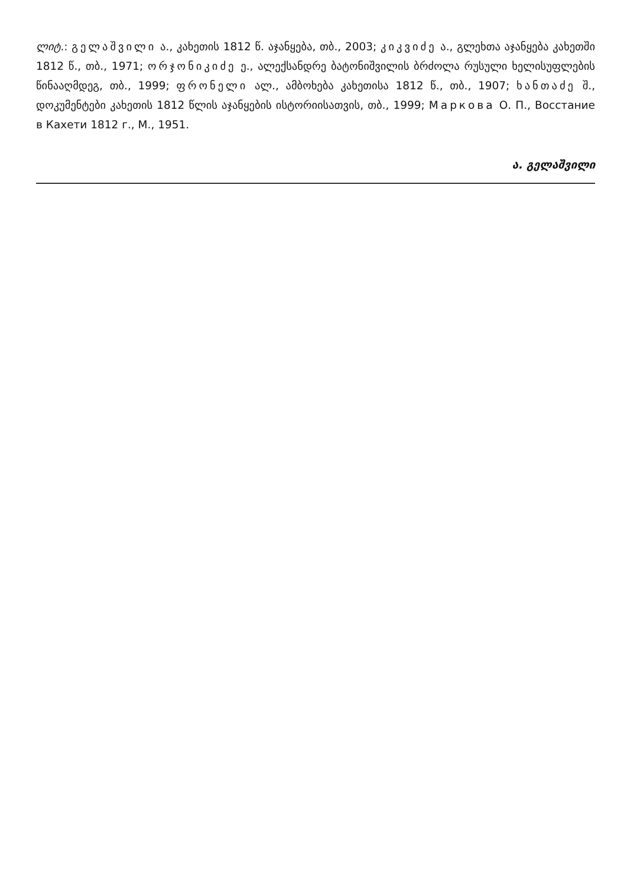ლიტ.: გელაშვილი ა., კახეთის 1812 წ. აჯანყება, თბ., 2003; კიკვიძე ა., გლეხთა აჯანყება კახეთში 1812 წ., თბ., 1971; ორჯონიკიძე ე., ალექსანდრე ბატონიშვილის ბრძოლა რუსული ხელისუფლების წინააღმდეგ, თბ., 1999; ფრონელი ალ., ამბოხება კახეთისა 1812 წ., თბ., 1907; ხანთაძე შ., დოკუმენტები კახეთის 1812 წლის აჯანყების ისტორიისათვის, თბ., 1999; Маркова О. П., Восстание в Кахети 1812 г., М., 1951.
ა. გელაშვილი